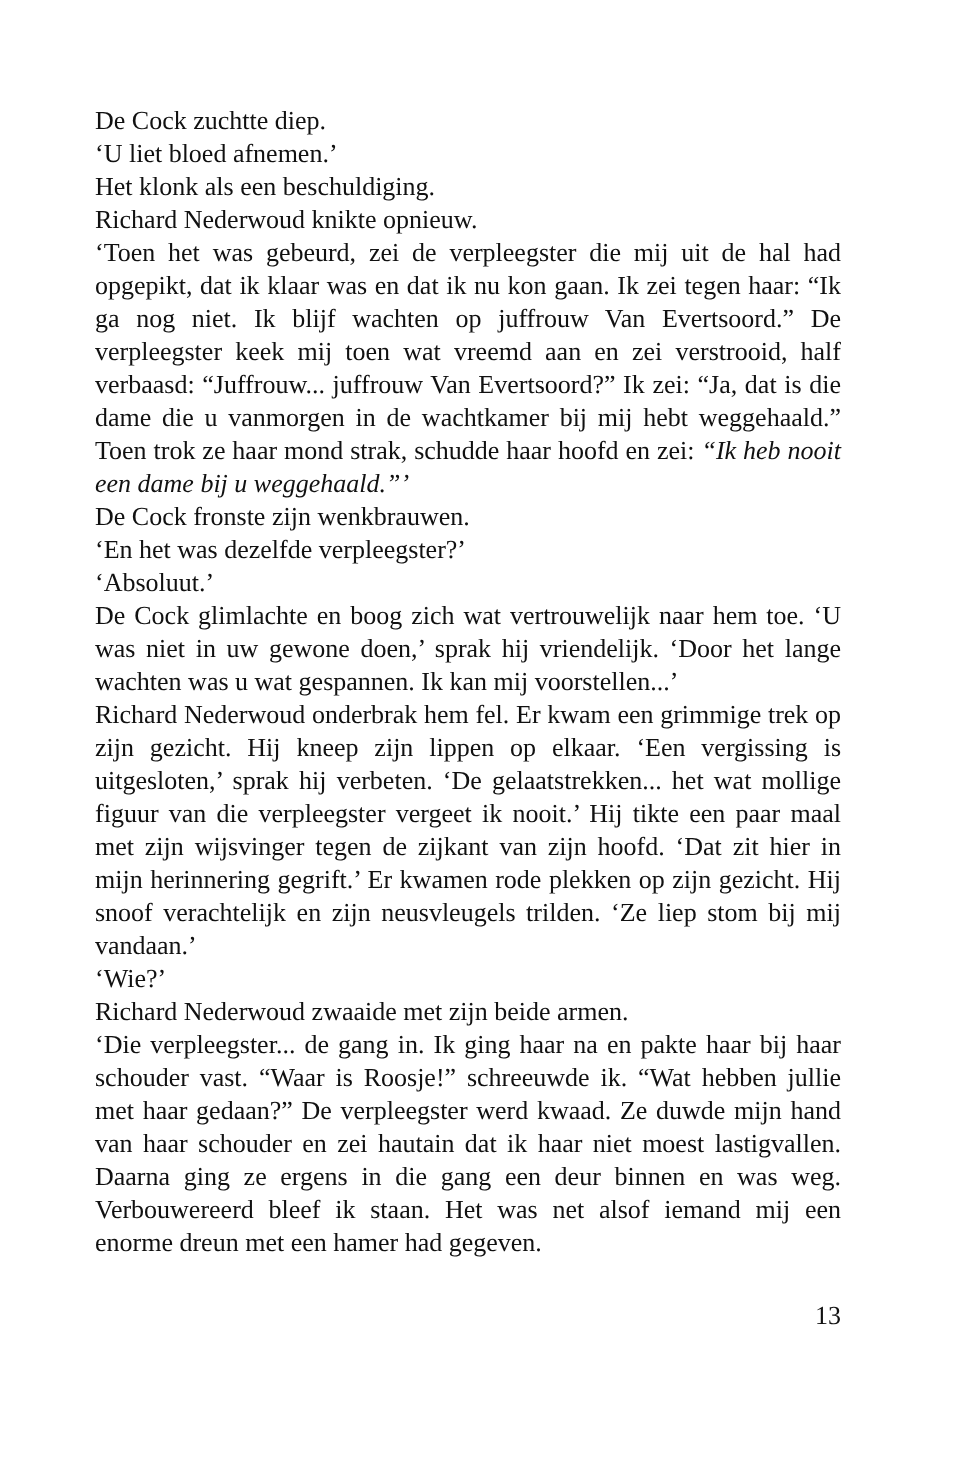De Cock zuchtte diep.
‘U liet bloed afnemen.’
Het klonk als een beschuldiging.
Richard Nederwoud knikte opnieuw.
‘Toen het was gebeurd, zei de verpleegster die mij uit de hal had opgepikt, dat ik klaar was en dat ik nu kon gaan. Ik zei tegen haar: “Ik ga nog niet. Ik blijf wachten op juffrouw Van Evertsoord.” De verpleegster keek mij toen wat vreemd aan en zei verstrooid, half verbaasd: “Juffrouw... juffrouw Van Everts­oord?” Ik zei: “Ja, dat is die dame die u vanmorgen in de wacht­kamer bij mij hebt weggehaald.” Toen trok ze haar mond strak, schudde haar hoofd en zei: “Ik heb nooit een dame bij u weg­gehaald.”’
De Cock fronste zijn wenkbrauwen.
‘En het was dezelfde verpleegster?’
‘Absoluut.’
De Cock glimlachte en boog zich wat vertrouwelijk naar hem toe. ‘U was niet in uw gewone doen,’ sprak hij vriendelijk. ‘Door het lange wachten was u wat gespannen. Ik kan mij voorstellen...’
Richard Nederwoud onderbrak hem fel. Er kwam een grimmige trek op zijn gezicht. Hij kneep zijn lippen op elkaar. ‘Een ver­gissing is uitgesloten,’ sprak hij verbeten. ‘De gelaatstrekken... het wat mollige figuur van die verpleegster vergeet ik nooit.’ Hij tikte een paar maal met zijn wijsvinger tegen de zijkant van zijn hoofd. ‘Dat zit hier in mijn herinnering gegrift.’ Er kwa­men rode plekken op zijn gezicht. Hij snoof verachtelijk en zijn neusvleugels trilden. ‘Ze liep stom bij mij vandaan.’
‘Wie?’
Richard Nederwoud zwaaide met zijn beide armen.
‘Die verpleegster... de gang in. Ik ging haar na en pakte haar bij haar schouder vast. “Waar is Roosje!” schreeuwde ik. “Wat hebben jullie met haar gedaan?” De verpleegster werd kwaad. Ze duwde mijn hand van haar schouder en zei hautain dat ik haar niet moest lastigvallen. Daarna ging ze ergens in die gang een deur binnen en was weg. Verbouwereerd bleef ik staan. Het was net alsof iemand mij een enorme dreun met een hamer had gegeven.
13